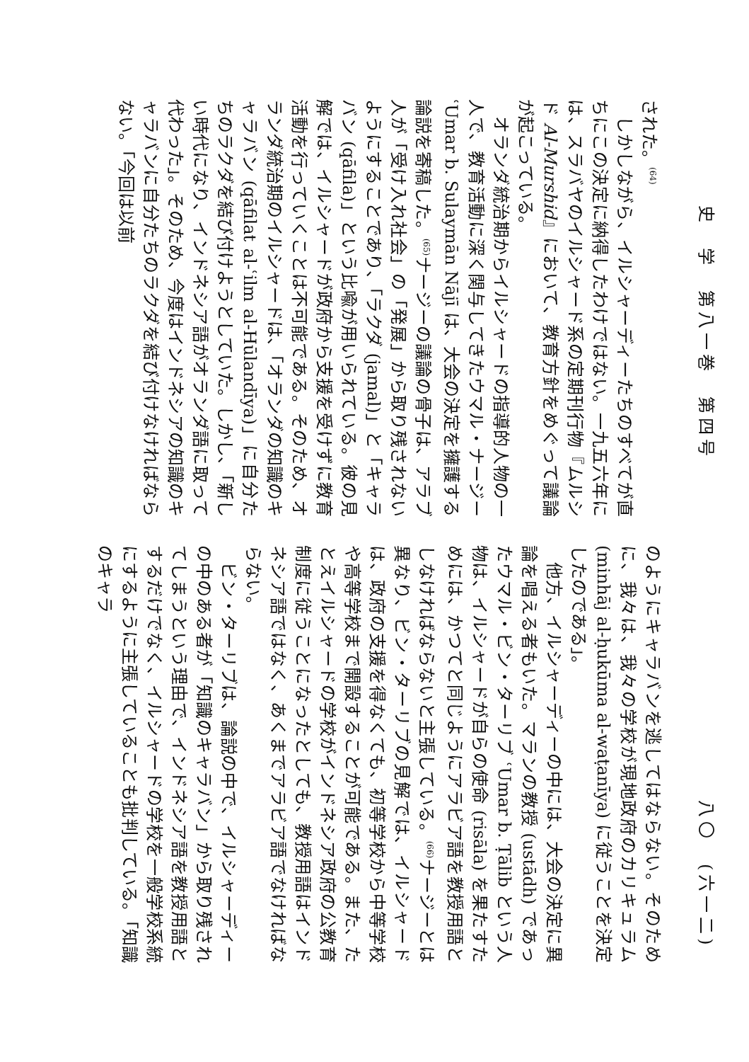史　学　第八一巻　第四号
された。<sup>(64)</sup>
しかしながら、イルシャーディーたちのすべてが直ちにこの決定に納得したわけではない。一九五六年には、スラバヤのイルシャード系の定期刊行物『ムルシド Al-Murshid』において、教育方針をめぐって議論が起こっている。
オランダ統治期からイルシャードの指導的人物の一人で、教育活動に深く関与してきたウマル・ナージー ʿUmar b. Sulaymān Nājī は、大会の決定を擁護する論説を寄稿した。<sup>(65)</sup>ナージーの議論の骨子は、アラブ人が「受け入れ社会」の「発展」から取り残されないようにすることであり、「ラクダ (jamal)」と「キャラバン (qāfila)」という比喩が用いられている。彼の見解では、イルシャードが政府から支援を受けずに教育活動を行っていくことは不可能である。そのため、オランダ統治期のイルシャードは、「オランダの知識のキャラバン (qāfilat al-ʿilm al-Hūlandīya)」に自分たちのラクダを結び付けようとしていた。しかし、「新しい時代になり、インドネシア語がオランダ語に取って代わった」。そのため、今度はインドネシアの知識のキャラバンに自分たちのラクダを結び付けなければならない。「今回は以前
八〇　(六一二)
のようにキャラバンを逃してはならない。そのために、我々は、我々の学校が現地政府のカリキュラム (minhāj al-ḥukūma al-waṭanīya) に従うことを決定したのである」。
他方、イルシャーディーの中には、大会の決定に異論を唱える者もいた。マランの教授 (ustādh) であったウマル・ビン・ターリブ ʿUmar b. Ṭālib という人物は、イルシャードが自らの使命 (risāla) を果たすためには、かつてと同じようにアラビア語を教授用語としなければならないと主張している。<sup>(66)</sup>ナージーとは異なり、ビン・ターリブの見解では、イルシャードは、政府の支援を得なくても、初等学校から中等学校や高等学校まで開設することが可能である。また、たとえイルシャードの学校がインドネシア政府の公教育制度に従うことになったとしても、教授用語はインドネシア語ではなく、あくまでアラビア語でなければならない。
ビン・ターリブは、論説の中で、イルシャーディーの中のある者が「知識のキャラバン」から取り残されてしまうという理由で、インドネシア語を教授用語とするだけでなく、イルシャードの学校を一般学校系統にするように主張していることも批判している。「知識のキャラ